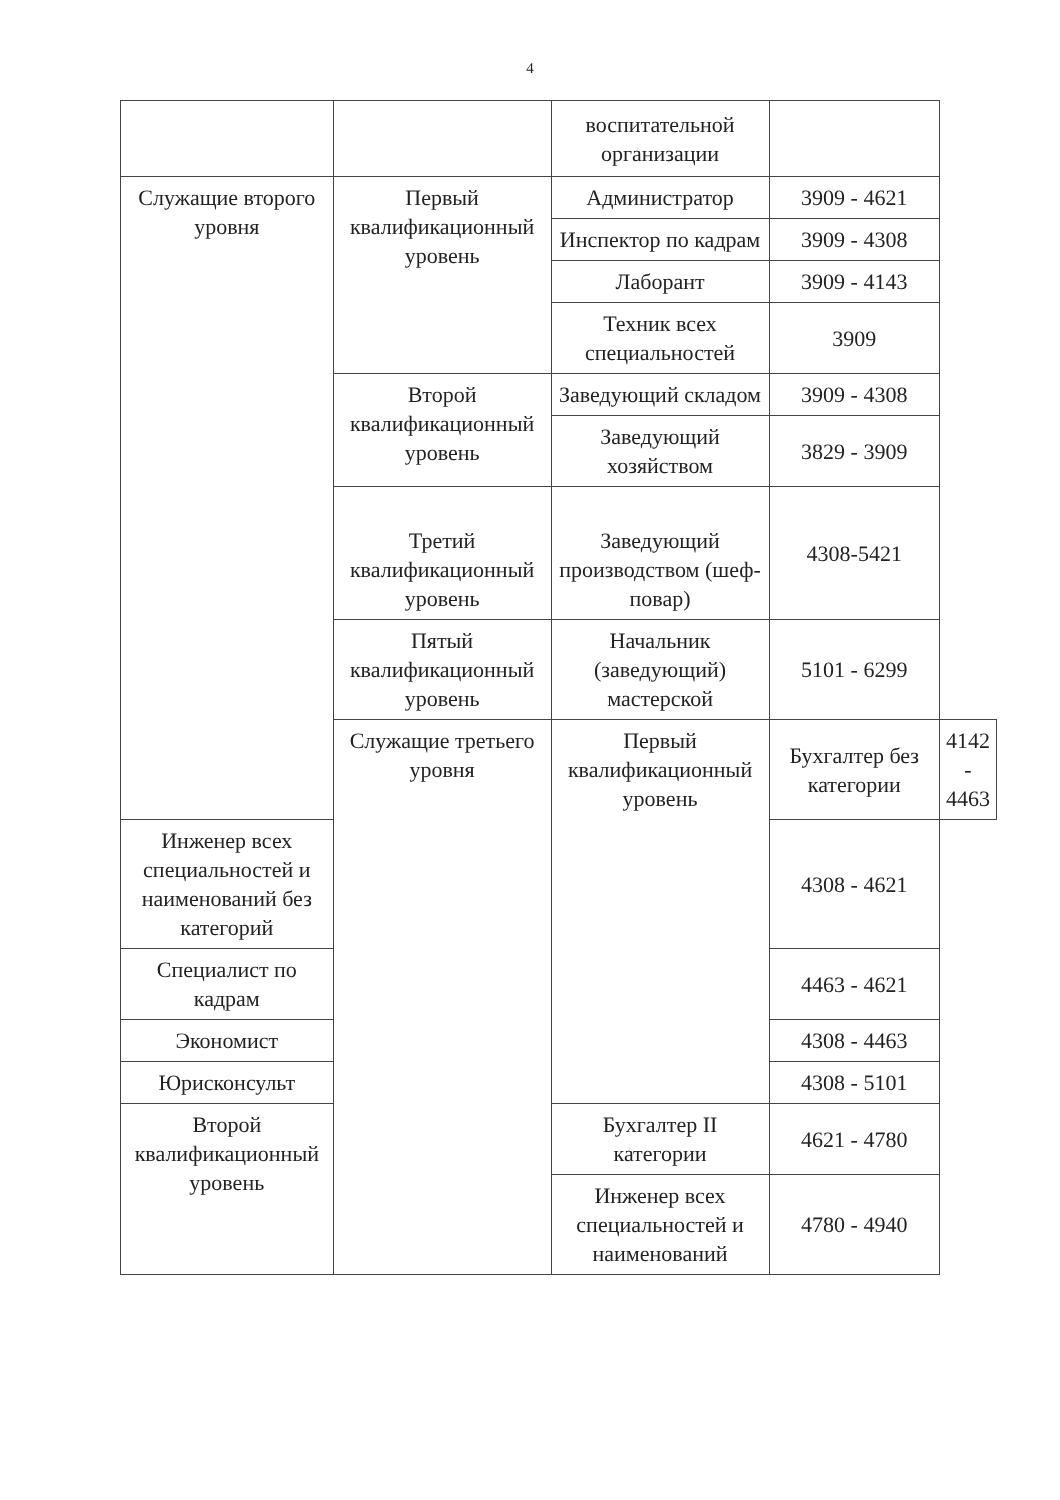4
| | | воспитательной организации | | |
| Служащие второго уровня | Первый квалификационный уровень | Администратор | 3909 - 4621 | |
| | | Инспектор по кадрам | 3909 - 4308 | |
| | | Лаборант | 3909 - 4143 | |
| | | Техник всех специальностей | 3909 | |
| | Второй квалификационный уровень | Заведующий складом | 3909 - 4308 | |
| | | Заведующий хозяйством | 3829 - 3909 | |
| | Третий квалификационный уровень | Заведующий производством (шеф-повар) | 4308-5421 | |
| | Пятый квалификационный уровень | Начальник (заведующий) мастерской | 5101 - 6299 | |
| | Служащие третьего уровня | Первый квалификационный уровень | Бухгалтер без категории | 4142 - 4463 |
| Инженер всех специальностей и наименований без категорий | | | 4308 - 4621 | |
| Специалист по кадрам | | | 4463 - 4621 | |
| Экономист | | | 4308 - 4463 | |
| Юрисконсульт | | | 4308 - 5101 | |
| Второй квалификационный уровень | | Бухгалтер II категории | 4621 - 4780 | |
| | | Инженер всех специальностей и наименований | 4780 - 4940 | |